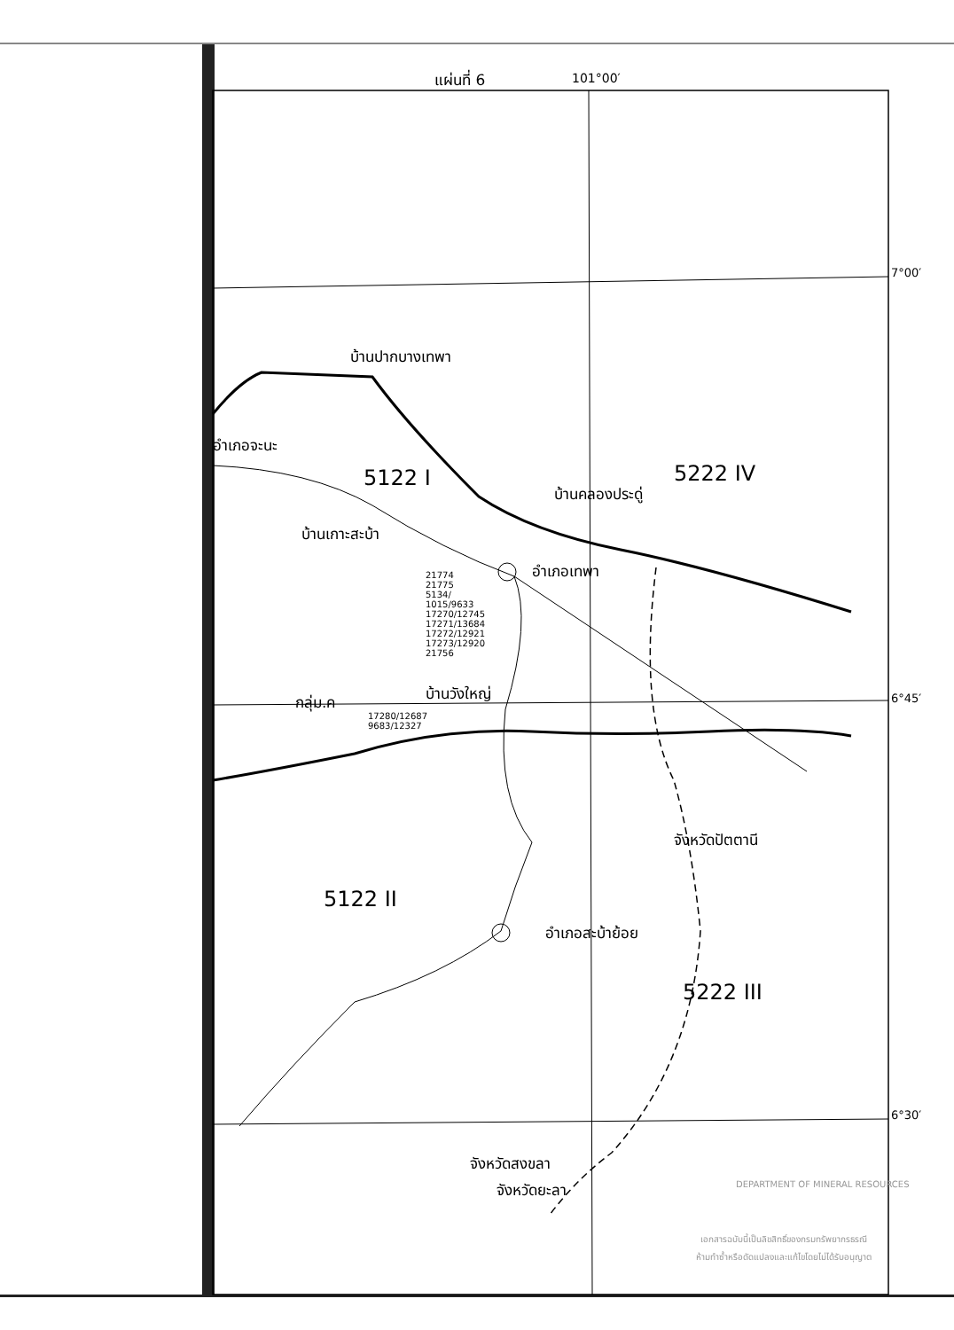แผ่นที่ 6 101°00′
7°00′
บ้านปากบางเทพา
อำเภอจะนะ
5122 I 5222 IV
บ้านคลองประดู่
บ้านเกาะสะบ้า
อำเภอเทพา
21774
21775
5134/
1015/9633
17270/12745
17271/13684
17272/12921
17273/12920
21756
บ้านวังใหญ่
กลุ่ม.ค 6°45′
17280/12687
9683/12327
จังหวัดปัตตานี
5122 II
อำเภอสะบ้าย้อย
5222 III
6°30′
จังหวัดสงขลา
จังหวัดยะลา DEPARTMENT OF MINERAL RESOURCES
เอกสารฉบับนี้เป็นลิขสิทธิ์ของกรมทรัพยากรธรณี
ห้ามทำซ้ำหรือดัดแปลงและแก้ไขโดยไม่ได้รับอนุญาต